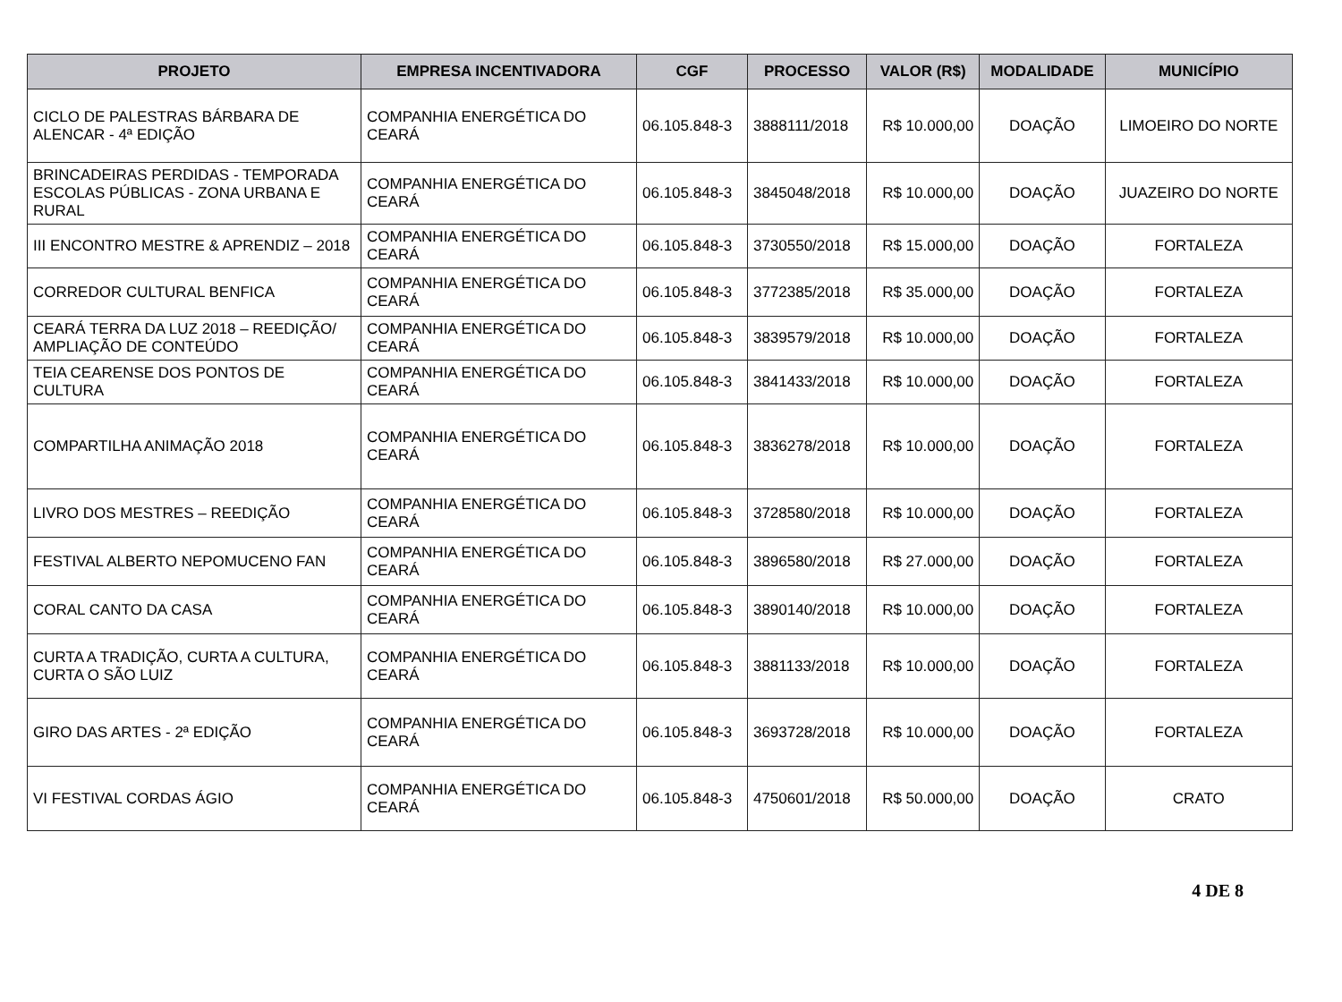| PROJETO | EMPRESA INCENTIVADORA | CGF | PROCESSO | VALOR (R$) | MODALIDADE | MUNICÍPIO |
| --- | --- | --- | --- | --- | --- | --- |
| CICLO DE PALESTRAS BÁRBARA DE ALENCAR - 4ª EDIÇÃO | COMPANHIA ENERGÉTICA DO CEARÁ | 06.105.848-3 | 3888111/2018 | R$ 10.000,00 | DOAÇÃO | LIMOEIRO DO NORTE |
| BRINCADEIRAS PERDIDAS - TEMPORADA ESCOLAS PÚBLICAS - ZONA URBANA E RURAL | COMPANHIA ENERGÉTICA DO CEARÁ | 06.105.848-3 | 3845048/2018 | R$ 10.000,00 | DOAÇÃO | JUAZEIRO DO NORTE |
| III ENCONTRO MESTRE & APRENDIZ – 2018 | COMPANHIA ENERGÉTICA DO CEARÁ | 06.105.848-3 | 3730550/2018 | R$ 15.000,00 | DOAÇÃO | FORTALEZA |
| CORREDOR CULTURAL BENFICA | COMPANHIA ENERGÉTICA DO CEARÁ | 06.105.848-3 | 3772385/2018 | R$ 35.000,00 | DOAÇÃO | FORTALEZA |
| CEARÁ TERRA DA LUZ 2018 – REEDIÇÃO/ AMPLIAÇÃO DE CONTEÚDO | COMPANHIA ENERGÉTICA DO CEARÁ | 06.105.848-3 | 3839579/2018 | R$ 10.000,00 | DOAÇÃO | FORTALEZA |
| TEIA CEARENSE DOS PONTOS DE CULTURA | COMPANHIA ENERGÉTICA DO CEARÁ | 06.105.848-3 | 3841433/2018 | R$ 10.000,00 | DOAÇÃO | FORTALEZA |
| COMPARTILHA ANIMAÇÃO 2018 | COMPANHIA ENERGÉTICA DO CEARÁ | 06.105.848-3 | 3836278/2018 | R$ 10.000,00 | DOAÇÃO | FORTALEZA |
| LIVRO DOS MESTRES – REEDIÇÃO | COMPANHIA ENERGÉTICA DO CEARÁ | 06.105.848-3 | 3728580/2018 | R$ 10.000,00 | DOAÇÃO | FORTALEZA |
| FESTIVAL ALBERTO NEPOMUCENO FAN | COMPANHIA ENERGÉTICA DO CEARÁ | 06.105.848-3 | 3896580/2018 | R$ 27.000,00 | DOAÇÃO | FORTALEZA |
| CORAL CANTO DA CASA | COMPANHIA ENERGÉTICA DO CEARÁ | 06.105.848-3 | 3890140/2018 | R$ 10.000,00 | DOAÇÃO | FORTALEZA |
| CURTA A TRADIÇÃO, CURTA A CULTURA, CURTA O SÃO LUIZ | COMPANHIA ENERGÉTICA DO CEARÁ | 06.105.848-3 | 3881133/2018 | R$ 10.000,00 | DOAÇÃO | FORTALEZA |
| GIRO DAS ARTES - 2ª EDIÇÃO | COMPANHIA ENERGÉTICA DO CEARÁ | 06.105.848-3 | 3693728/2018 | R$ 10.000,00 | DOAÇÃO | FORTALEZA |
| VI FESTIVAL CORDAS ÁGIO | COMPANHIA ENERGÉTICA DO CEARÁ | 06.105.848-3 | 4750601/2018 | R$ 50.000,00 | DOAÇÃO | CRATO |
4 DE 8